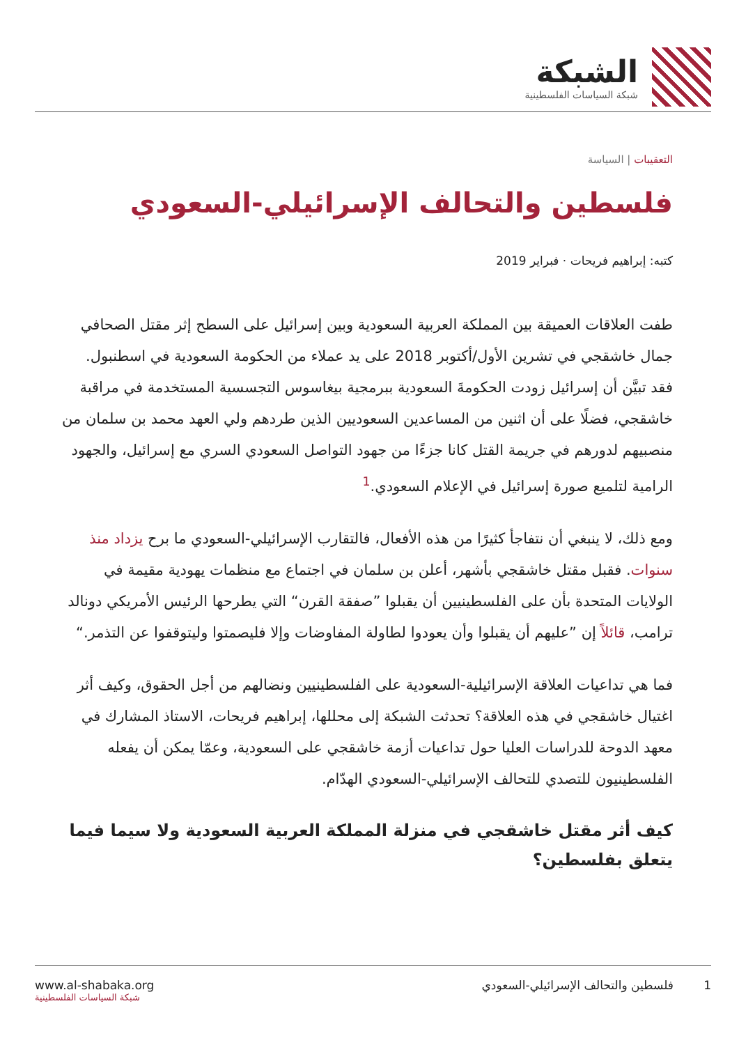الشبكة
شبكة السياسات الفلسطينية
التعقيبات | السياسة
فلسطين والتحالف الإسرائيلي-السعودي
كتبه: إبراهيم فريحات · فبراير 2019
طفت العلاقات العميقة بين المملكة العربية السعودية وبين إسرائيل على السطح إثر مقتل الصحافي جمال خاشقجي في تشرين الأول/أكتوبر 2018 على يد عملاء من الحكومة السعودية في اسطنبول. فقد تبيَّن أن إسرائيل زودت الحكومةَ السعودية ببرمجية بيغاسوس التجسسية المستخدمة في مراقبة خاشقجي، فضلًا على أن اثنين من المساعدين السعوديين الذين طردهم ولي العهد محمد بن سلمان من منصبيهم لدورهم في جريمة القتل كانا جزءًا من جهود التواصل السعودي السري مع إسرائيل، والجهود الرامية لتلميع صورة إسرائيل في الإعلام السعودي.<sup>1</sup>
ومع ذلك، لا ينبغي أن نتفاجأ كثيرًا من هذه الأفعال، فالتقارب الإسرائيلي-السعودي ما برح يزداد منذ سنوات. فقبل مقتل خاشقجي بأشهر، أعلن بن سلمان في اجتماع مع منظمات يهودية مقيمة في الولايات المتحدة بأن على الفلسطينيين أن يقبلوا ”صفقة القرن“ التي يطرحها الرئيس الأمريكي دونالد ترامب، قائلاً إن ”عليهم أن يقبلوا وأن يعودوا لطاولة المفاوضات وإلا فليصمتوا وليتوقفوا عن التذمر.“
فما هي تداعيات العلاقة الإسرائيلية-السعودية على الفلسطينيين ونضالهم من أجل الحقوق، وكيف أثر اغتيال خاشقجي في هذه العلاقة؟ تحدثت الشبكة إلى محللها، إبراهيم فريحات، الاستاذ المشارك في معهد الدوحة للدراسات العليا حول تداعيات أزمة خاشقجي على السعودية، وعمّا يمكن أن يفعله الفلسطينيون للتصدي للتحالف الإسرائيلي-السعودي الهدّام.
كيف أثر مقتل خاشقجي في منزلة المملكة العربية السعودية ولا سيما فيما يتعلق بفلسطين؟
1 فلسطين والتحالف الإسرائيلي-السعودي
www.al-shabaka.org
شبكة السياسات الفلسطينية